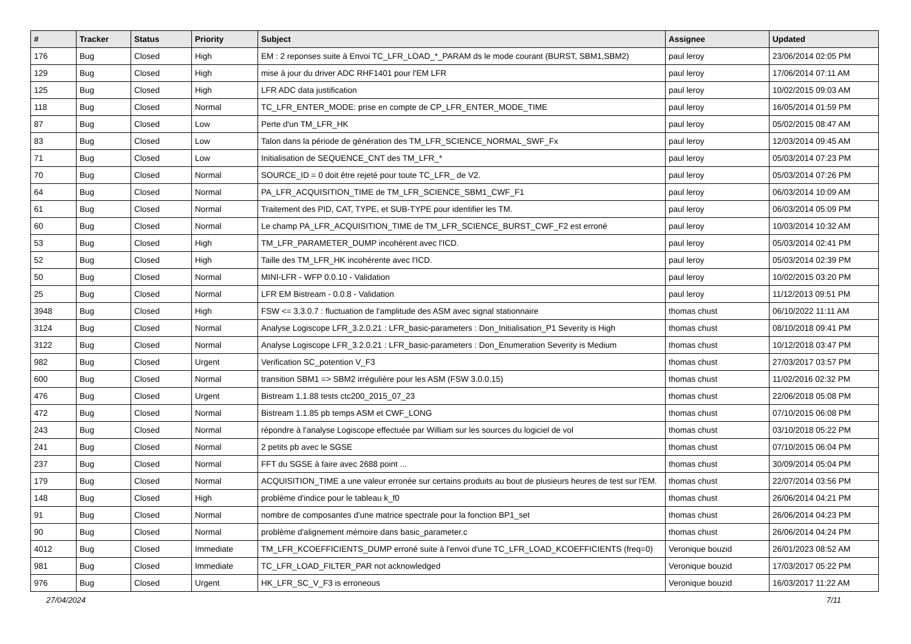| # | Tracker | Status | Priority | Subject | Assignee | Updated |
| --- | --- | --- | --- | --- | --- | --- |
| 176 | Bug | Closed | High | EM : 2 reponses suite à Envoi TC_LFR_LOAD_*_PARAM ds le mode courant (BURST, SBM1,SBM2) | paul leroy | 23/06/2014 02:05 PM |
| 129 | Bug | Closed | High | mise à jour du driver ADC RHF1401 pour l'EM LFR | paul leroy | 17/06/2014 07:11 AM |
| 125 | Bug | Closed | High | LFR ADC data justification | paul leroy | 10/02/2015 09:03 AM |
| 118 | Bug | Closed | Normal | TC_LFR_ENTER_MODE: prise en compte de CP_LFR_ENTER_MODE_TIME | paul leroy | 16/05/2014 01:59 PM |
| 87 | Bug | Closed | Low | Perte d'un TM_LFR_HK | paul leroy | 05/02/2015 08:47 AM |
| 83 | Bug | Closed | Low | Talon dans la période de génération des TM_LFR_SCIENCE_NORMAL_SWF_Fx | paul leroy | 12/03/2014 09:45 AM |
| 71 | Bug | Closed | Low | Initialisation de SEQUENCE_CNT des TM_LFR_* | paul leroy | 05/03/2014 07:23 PM |
| 70 | Bug | Closed | Normal | SOURCE_ID = 0 doit être rejeté pour toute TC_LFR_ de V2. | paul leroy | 05/03/2014 07:26 PM |
| 64 | Bug | Closed | Normal | PA_LFR_ACQUISITION_TIME de TM_LFR_SCIENCE_SBM1_CWF_F1 | paul leroy | 06/03/2014 10:09 AM |
| 61 | Bug | Closed | Normal | Traitement des PID, CAT, TYPE, et SUB-TYPE pour identifier les TM. | paul leroy | 06/03/2014 05:09 PM |
| 60 | Bug | Closed | Normal | Le champ PA_LFR_ACQUISITION_TIME de TM_LFR_SCIENCE_BURST_CWF_F2 est erroné | paul leroy | 10/03/2014 10:32 AM |
| 53 | Bug | Closed | High | TM_LFR_PARAMETER_DUMP incohérent avec l'ICD. | paul leroy | 05/03/2014 02:41 PM |
| 52 | Bug | Closed | High | Taille des TM_LFR_HK incohérente avec l'ICD. | paul leroy | 05/03/2014 02:39 PM |
| 50 | Bug | Closed | Normal | MINI-LFR - WFP 0.0.10 - Validation | paul leroy | 10/02/2015 03:20 PM |
| 25 | Bug | Closed | Normal | LFR EM Bistream - 0.0.8 - Validation | paul leroy | 11/12/2013 09:51 PM |
| 3948 | Bug | Closed | High | FSW <= 3.3.0.7 : fluctuation de l'amplitude des ASM avec signal stationnaire | thomas chust | 06/10/2022 11:11 AM |
| 3124 | Bug | Closed | Normal | Analyse Logiscope LFR_3.2.0.21 : LFR_basic-parameters : Don_Initialisation_P1 Severity is High | thomas chust | 08/10/2018 09:41 PM |
| 3122 | Bug | Closed | Normal | Analyse Logiscope LFR_3.2.0.21 : LFR_basic-parameters : Don_Enumeration Severity is Medium | thomas chust | 10/12/2018 03:47 PM |
| 982 | Bug | Closed | Urgent | Verification SC_potention V_F3 | thomas chust | 27/03/2017 03:57 PM |
| 600 | Bug | Closed | Normal | transition SBM1 => SBM2 irrégulière pour les ASM (FSW 3.0.0.15) | thomas chust | 11/02/2016 02:32 PM |
| 476 | Bug | Closed | Urgent | Bistream 1.1.88 tests ctc200_2015_07_23 | thomas chust | 22/06/2018 05:08 PM |
| 472 | Bug | Closed | Normal | Bistream 1.1.85 pb temps ASM et CWF_LONG | thomas chust | 07/10/2015 06:08 PM |
| 243 | Bug | Closed | Normal | répondre à l'analyse Logiscope effectuée par William sur les sources du logiciel de vol | thomas chust | 03/10/2018 05:22 PM |
| 241 | Bug | Closed | Normal | 2 petits pb avec le SGSE | thomas chust | 07/10/2015 06:04 PM |
| 237 | Bug | Closed | Normal | FFT du SGSE à faire avec 2688 point ... | thomas chust | 30/09/2014 05:04 PM |
| 179 | Bug | Closed | Normal | ACQUISITION_TIME a une valeur erronée sur certains produits au bout de plusieurs heures de test sur l'EM. | thomas chust | 22/07/2014 03:56 PM |
| 148 | Bug | Closed | High | problème d'indice pour le tableau k_f0 | thomas chust | 26/06/2014 04:21 PM |
| 91 | Bug | Closed | Normal | nombre de composantes d'une matrice spectrale pour la fonction BP1_set | thomas chust | 26/06/2014 04:23 PM |
| 90 | Bug | Closed | Normal | problème d'alignement mémoire dans basic_parameter.c | thomas chust | 26/06/2014 04:24 PM |
| 4012 | Bug | Closed | Immediate | TM_LFR_KCOEFFICIENTS_DUMP erroné suite à l'envoi d'une TC_LFR_LOAD_KCOEFFICIENTS (freq=0) | Veronique bouzid | 26/01/2023 08:52 AM |
| 981 | Bug | Closed | Immediate | TC_LFR_LOAD_FILTER_PAR not acknowledged | Veronique bouzid | 17/03/2017 05:22 PM |
| 976 | Bug | Closed | Urgent | HK_LFR_SC_V_F3 is erroneous | Veronique bouzid | 16/03/2017 11:22 AM |
27/04/2024 7/11